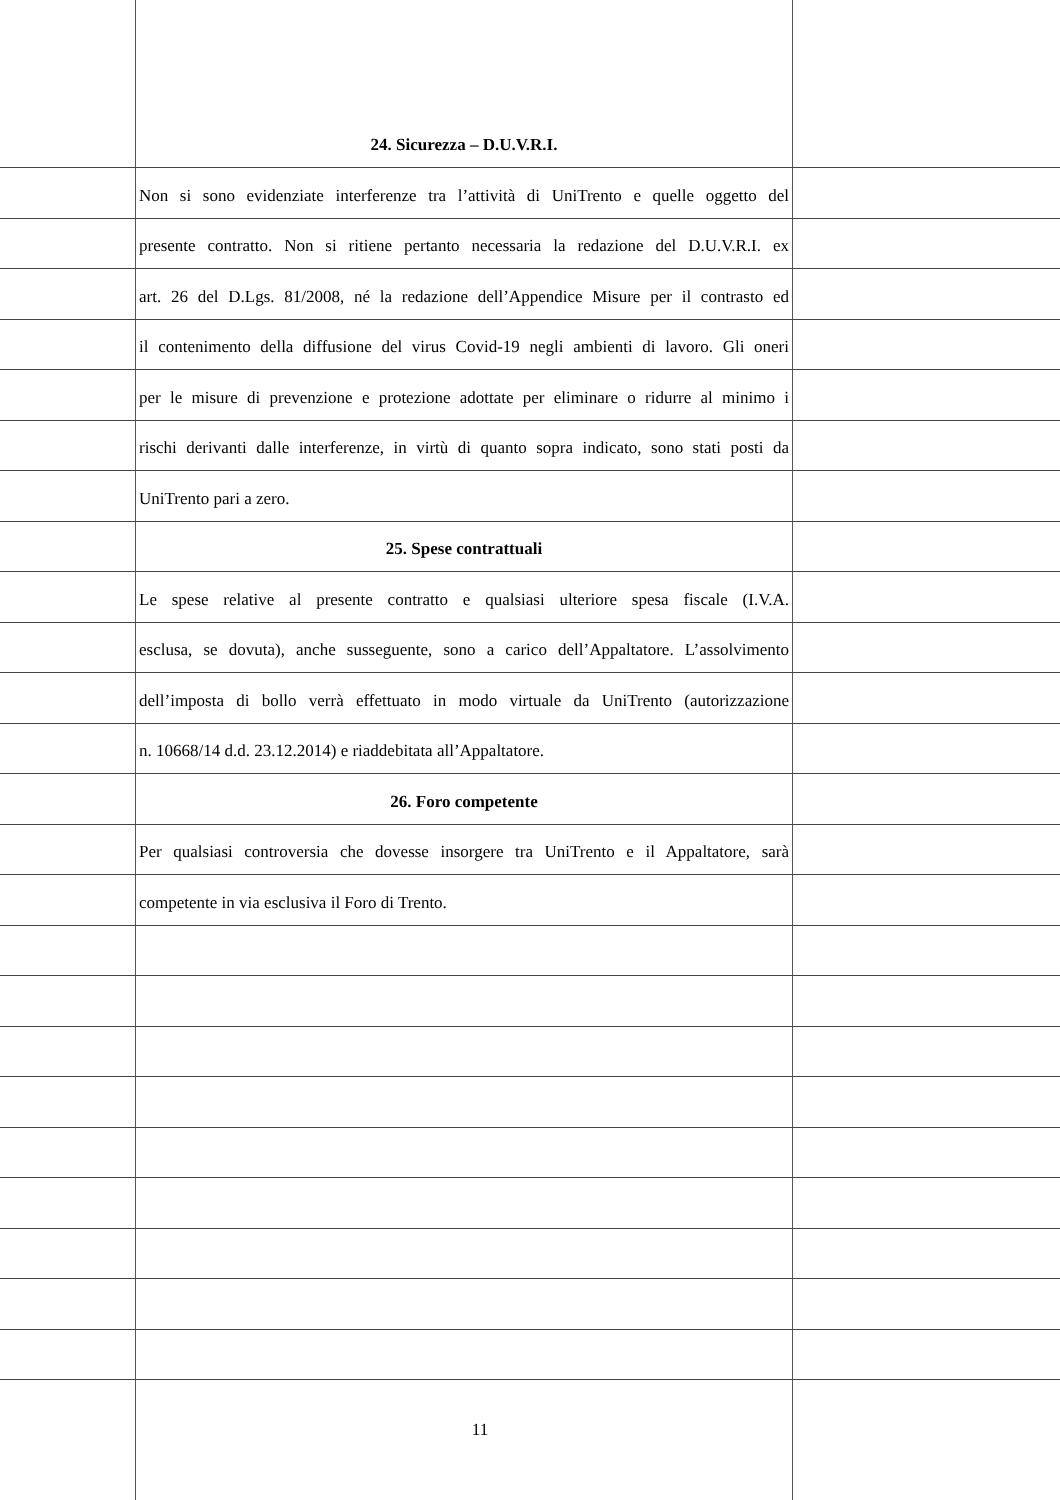24. Sicurezza – D.U.V.R.I.
Non si sono evidenziate interferenze tra l’attività di UniTrento e quelle oggetto del
presente contratto. Non si ritiene pertanto necessaria la redazione del D.U.V.R.I. ex
art. 26 del D.Lgs. 81/2008, né la redazione dell’Appendice Misure per il contrasto ed
il contenimento della diffusione del virus Covid-19 negli ambienti di lavoro. Gli oneri
per le misure di prevenzione e protezione adottate per eliminare o ridurre al minimo i
rischi derivanti dalle interferenze, in virtù di quanto sopra indicato, sono stati posti da
UniTrento pari a zero.
25. Spese contrattuali
Le spese relative al presente contratto e qualsiasi ulteriore spesa fiscale (I.V.A.
esclusa, se dovuta), anche susseguente, sono a carico dell’Appaltatore. L’assolvimento
dell’imposta di bollo verrà effettuato in modo virtuale da UniTrento (autorizzazione
n. 10668/14 d.d. 23.12.2014) e riaddebitata all’Appaltatore.
26. Foro competente
Per qualsiasi controversia che dovesse insorgere tra UniTrento e il Appaltatore, sarà
competente in via esclusiva il Foro di Trento.
11